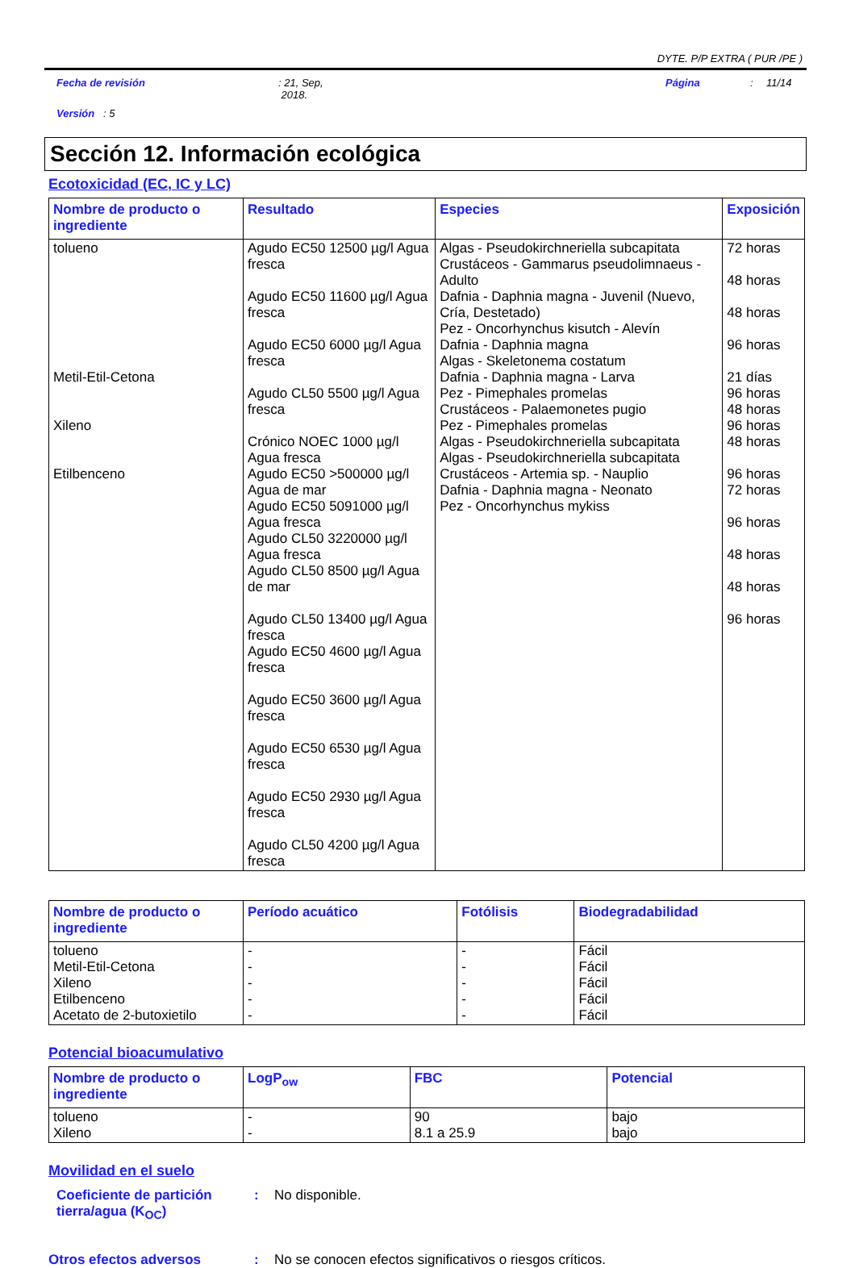DYTE. P/P EXTRA ( PUR /PE )
Fecha de revisión: 21, Sep,
2018. Página: 11/14
Versión : 5
Sección 12. Información ecológica
Ecotoxicidad (EC, IC y LC)
| Nombre de producto o ingrediente | Resultado | Especies | Exposición |
| --- | --- | --- | --- |
| tolueno Metil-Etil-Cetona Xileno Etilbenceno | Agudo EC50 12500 µg/l Agua fresca Agudo EC50 11600 µg/l Agua fresca Agudo EC50 6000 µg/l Agua fresca Agudo CL50 5500 µg/l Agua fresca Crónico NOEC 1000 µg/l Agua fresca Agudo EC50 >500000 µg/l Agua de mar Agudo EC50 5091000 µg/l Agua fresca Agudo CL50 3220000 µg/l Agua fresca Agudo CL50 8500 µg/l Agua de mar Agudo CL50 13400 µg/l Agua fresca Agudo EC50 4600 µg/l Agua fresca Agudo EC50 3600 µg/l Agua fresca Agudo EC50 6530 µg/l Agua fresca Agudo EC50 2930 µg/l Agua fresca Agudo CL50 4200 µg/l Agua fresca | Algas - Pseudokirchneriella subcapitata Crustáceos - Gammarus pseudolimnaeus - Adulto Dafnia - Daphnia magna - Juvenil (Nuevo, Cría, Destetado) Pez - Oncorhynchus kisutch - Alevín Dafnia - Daphnia magna Algas - Skeletonema costatum Dafnia - Daphnia magna - Larva Pez - Pimephales promelas Crustáceos - Palaemonetes pugio Pez - Pimephales promelas Algas - Pseudokirchneriella subcapitata Algas - Pseudokirchneriella subcapitata Crustáceos - Artemia sp. - Nauplio Dafnia - Daphnia magna - Neonato Pez - Oncorhynchus mykiss | 72 horas 48 horas 48 horas 96 horas 21 días 96 horas 48 horas 96 horas 48 horas 96 horas 72 horas 96 horas 48 horas 48 horas 96 horas |
| Nombre de producto o ingrediente | Período acuático | Fotólisis | Biodegradabilidad |
| --- | --- | --- | --- |
| tolueno Metil-Etil-Cetona Xileno Etilbenceno Acetato de 2-butoxietilo | - - - - - | - - - - - | Fácil Fácil Fácil Fácil Fácil |
Potencial bioacumulativo
| Nombre de producto o ingrediente | LogP<sub>ow</sub> | FBC | Potencial |
| --- | --- | --- | --- |
| tolueno Xileno | - - | 90 8.1 a 25.9 | bajo bajo |
Movilidad en el suelo
Coeficiente de partición tierra/agua (K<sub>OC</sub>): No disponible.
Otros efectos adversos: No se conocen efectos significativos o riesgos críticos.